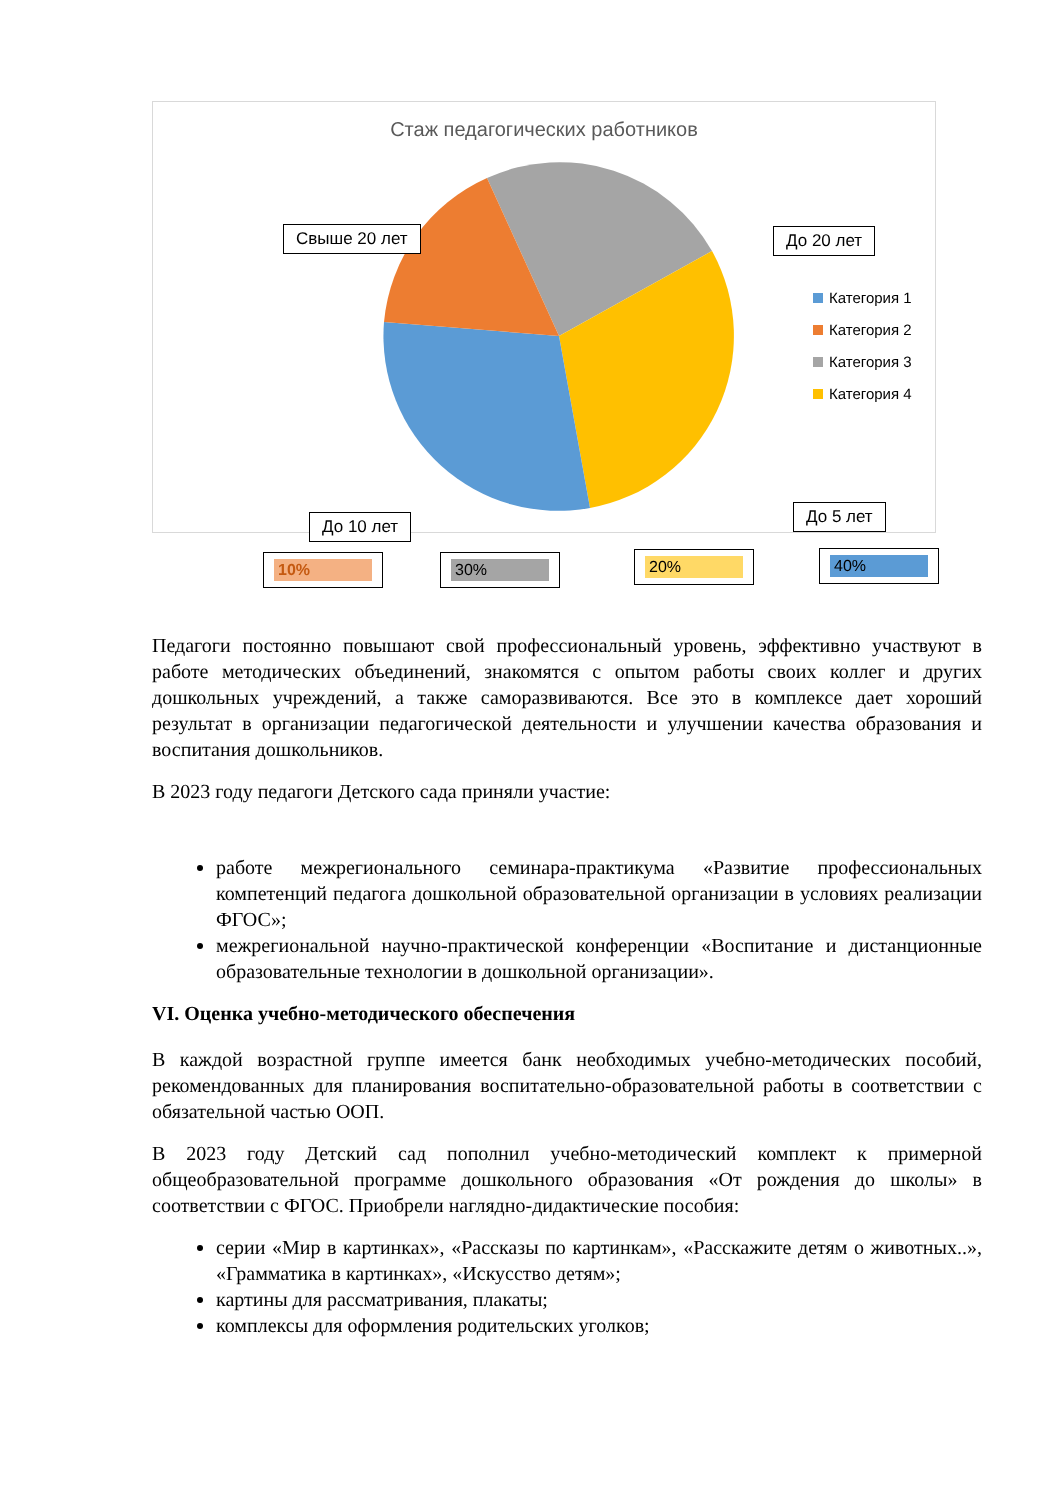Стаж педагогических работников
Свыше 20 лет До 20 лет
До 10 лет До 5 лет
Категория 1
Категория 2
Категория 3
Категория 4
10% 30% 20% 40%
Педагоги постоянно повышают свой профессиональный уровень, эффективно участвуют в работе методических объединений, знакомятся с опытом работы своих коллег и других дошкольных учреждений, а также саморазвиваются. Все это в комплексе дает хороший результат в организации педагогической деятельности и улучшении качества образования и воспитания дошкольников.
В 2023 году педагоги Детского сада приняли участие:
работе межрегионального семинара-практикума «Развитие профессиональных компетенций педагога дошкольной образовательной организации в условиях реализации ФГОС»;
межрегиональной научно-практической конференции «Воспитание и дистанционные образовательные технологии в дошкольной организации».
VI. Оценка учебно-методического обеспечения
В каждой возрастной группе имеется банк необходимых учебно-методических пособий, рекомендованных для планирования воспитательно-образовательной работы в соответствии с обязательной частью ООП.
В 2023 году Детский сад пополнил учебно-методический комплект к примерной общеобразовательной программе дошкольного образования «От рождения до школы» в соответствии с ФГОС. Приобрели наглядно-дидактические пособия:
серии «Мир в картинках», «Рассказы по картинкам», «Расскажите детям о животных..», «Грамматика в картинках», «Искусство детям»;
картины для рассматривания, плакаты;
комплексы для оформления родительских уголков;